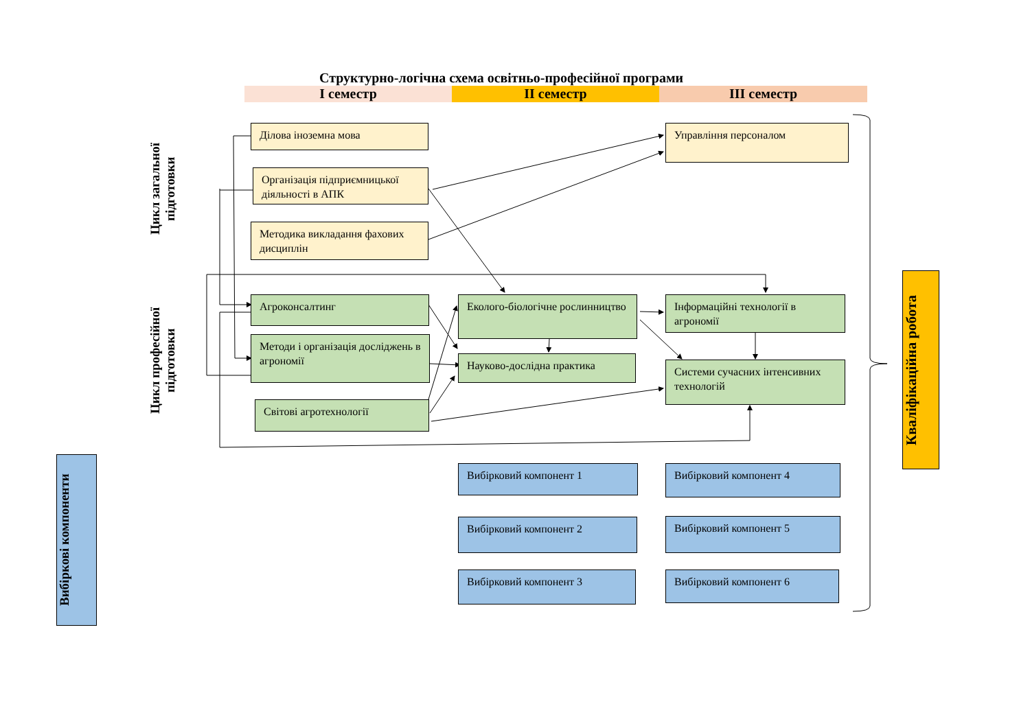Структурно-логічна схема освітньо-професійної програми
I семестр II семестр III семестр
Цикл загальної підготовки
Цикл професійної підготовки
Вибіркові компоненти
Кваліфікаційна робота
Ділова іноземна мова
Організація підприємницької діяльності в АПК
Методика викладання фахових дисциплін
Управління персоналом
Агроконсалтинг
Методи і організація досліджень в агрономії
Світові агротехнології
Еколого-біологічне рослинництво
Науково-дослідна практика
Інформаційні технології в агрономії
Системи сучасних інтенсивних технологій
Вибірковий компонент 1
Вибірковий компонент 2
Вибірковий компонент 3
Вибірковий компонент 4
Вибірковий компонент 5
Вибірковий компонент 6